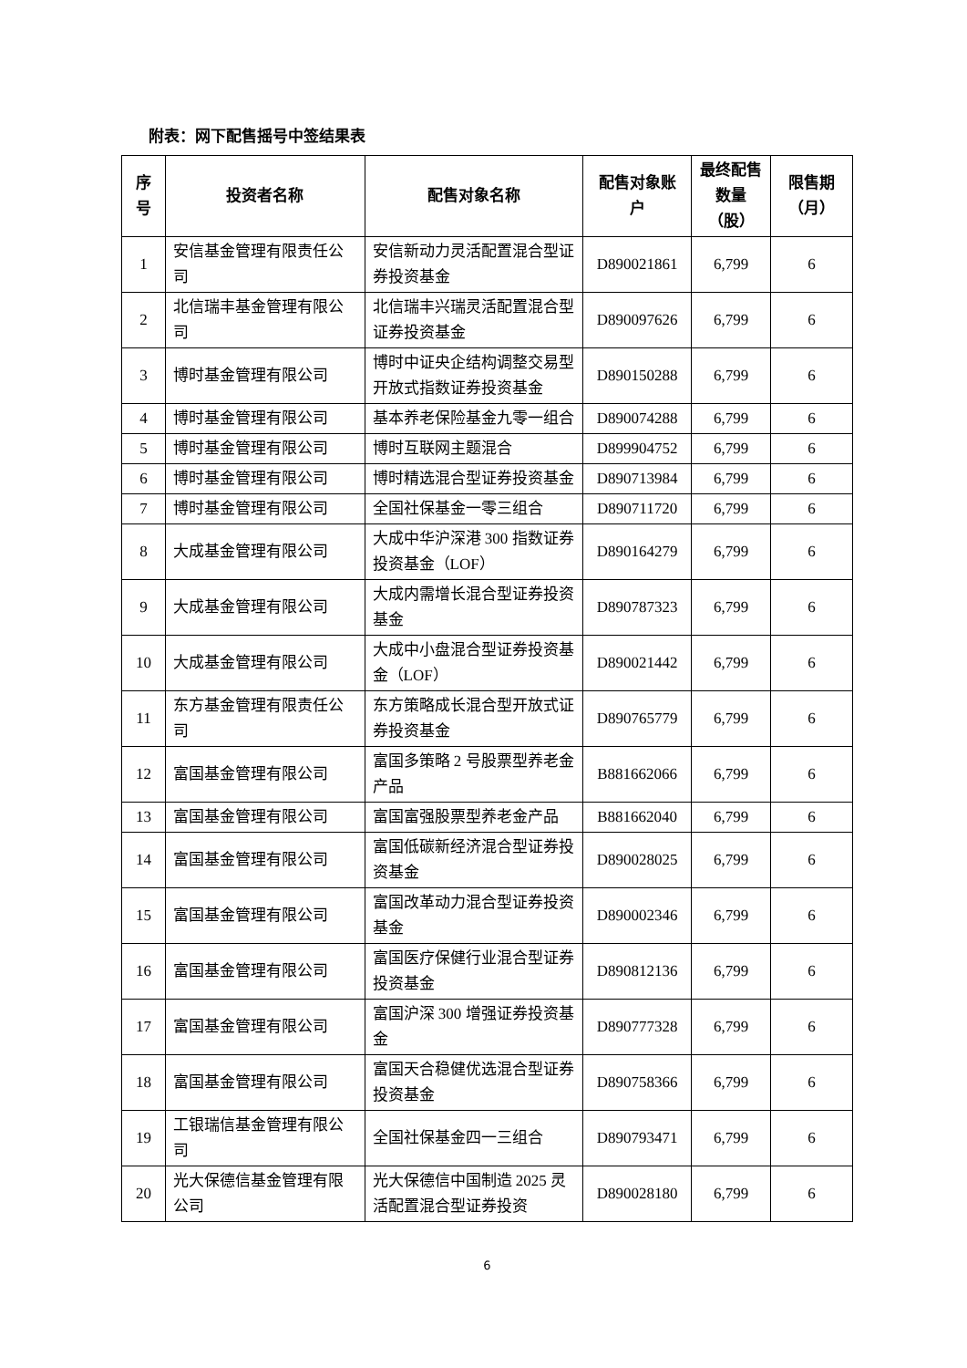附表：网下配售摇号中签结果表
| 序号 | 投资者名称 | 配售对象名称 | 配售对象账户 | 最终配售数量（股） | 限售期（月） |
| --- | --- | --- | --- | --- | --- |
| 1 | 安信基金管理有限责任公司 | 安信新动力灵活配置混合型证券投资基金 | D890021861 | 6,799 | 6 |
| 2 | 北信瑞丰基金管理有限公司 | 北信瑞丰兴瑞灵活配置混合型证券投资基金 | D890097626 | 6,799 | 6 |
| 3 | 博时基金管理有限公司 | 博时中证央企结构调整交易型开放式指数证券投资基金 | D890150288 | 6,799 | 6 |
| 4 | 博时基金管理有限公司 | 基本养老保险基金九零一组合 | D890074288 | 6,799 | 6 |
| 5 | 博时基金管理有限公司 | 博时互联网主题混合 | D899904752 | 6,799 | 6 |
| 6 | 博时基金管理有限公司 | 博时精选混合型证券投资基金 | D890713984 | 6,799 | 6 |
| 7 | 博时基金管理有限公司 | 全国社保基金一零三组合 | D890711720 | 6,799 | 6 |
| 8 | 大成基金管理有限公司 | 大成中华沪深港 300 指数证券投资基金（LOF） | D890164279 | 6,799 | 6 |
| 9 | 大成基金管理有限公司 | 大成内需增长混合型证券投资基金 | D890787323 | 6,799 | 6 |
| 10 | 大成基金管理有限公司 | 大成中小盘混合型证券投资基金（LOF） | D890021442 | 6,799 | 6 |
| 11 | 东方基金管理有限责任公司 | 东方策略成长混合型开放式证券投资基金 | D890765779 | 6,799 | 6 |
| 12 | 富国基金管理有限公司 | 富国多策略 2 号股票型养老金产品 | B881662066 | 6,799 | 6 |
| 13 | 富国基金管理有限公司 | 富国富强股票型养老金产品 | B881662040 | 6,799 | 6 |
| 14 | 富国基金管理有限公司 | 富国低碳新经济混合型证券投资基金 | D890028025 | 6,799 | 6 |
| 15 | 富国基金管理有限公司 | 富国改革动力混合型证券投资基金 | D890002346 | 6,799 | 6 |
| 16 | 富国基金管理有限公司 | 富国医疗保健行业混合型证券投资基金 | D890812136 | 6,799 | 6 |
| 17 | 富国基金管理有限公司 | 富国沪深 300 增强证券投资基金 | D890777328 | 6,799 | 6 |
| 18 | 富国基金管理有限公司 | 富国天合稳健优选混合型证券投资基金 | D890758366 | 6,799 | 6 |
| 19 | 工银瑞信基金管理有限公司 | 全国社保基金四一三组合 | D890793471 | 6,799 | 6 |
| 20 | 光大保德信基金管理有限公司 | 光大保德信中国制造 2025 灵活配置混合型证券投资 | D890028180 | 6,799 | 6 |
6